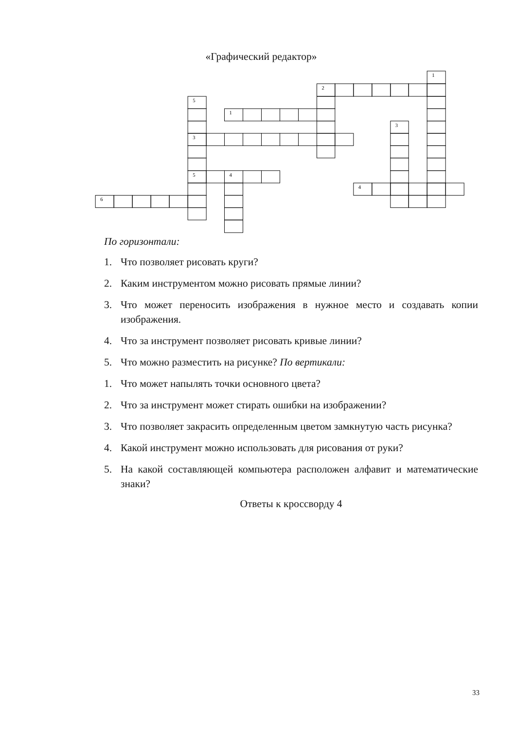«Графический редактор»
1
2
5
1
3
3
5
4
4
6
По горизонтали:
1. Что позволяет рисовать круги?
2. Каким инструментом можно рисовать прямые линии?
3. Что может переносить изображения в нужное место и создавать копии изображения.
4. Что за инструмент позволяет рисовать кривые линии?
5. Что можно разместить на рисунке? По вертикали:
1. Что может напылять точки основного цвета?
2. Что за инструмент может стирать ошибки на изображении?
3. Что позволяет закрасить определенным цветом замкнутую часть рисунка?
4. Какой инструмент можно использовать для рисования от руки?
5. На какой составляющей компьютера расположен алфавит и математические знаки?
Ответы к кроссворду 4
33